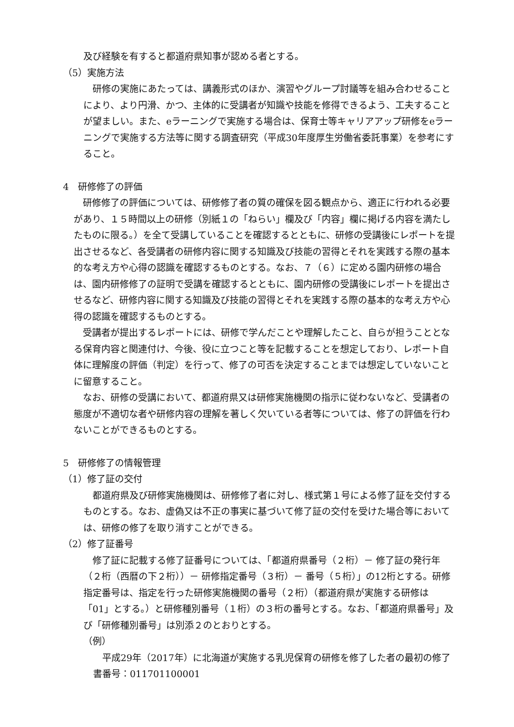及び経験を有すると都道府県知事が認める者とする。
（5）実施方法
　研修の実施にあたっては、講義形式のほか、演習やグループ討議等を組み合わせることにより、より円滑、かつ、主体的に受講者が知識や技能を修得できるよう、工夫することが望ましい。また、eラーニングで実施する場合は、保育士等キャリアアップ研修をeラーニングで実施する方法等に関する調査研究（平成30年度厚生労働省委託事業）を参考にすること。
4　研修修了の評価
　研修修了の評価については、研修修了者の質の確保を図る観点から、適正に行われる必要があり、１５時間以上の研修（別紙１の「ねらい」欄及び「内容」欄に掲げる内容を満たしたものに限る。）を全て受講していることを確認するとともに、研修の受講後にレポートを提出させるなど、各受講者の研修内容に関する知識及び技能の習得とそれを実践する際の基本的な考え方や心得の認識を確認するものとする。なお、７（６）に定める園内研修の場合は、園内研修修了の証明で受講を確認するとともに、園内研修の受講後にレポートを提出させるなど、研修内容に関する知識及び技能の習得とそれを実践する際の基本的な考え方や心得の認識を確認するものとする。
　受講者が提出するレポートには、研修で学んだことや理解したこと、自らが担うこととなる保育内容と関連付け、今後、役に立つこと等を記載することを想定しており、レポート自体に理解度の評価（判定）を行って、修了の可否を決定することまでは想定していないことに留意すること。
　なお、研修の受講において、都道府県又は研修実施機関の指示に従わないなど、受講者の態度が不適切な者や研修内容の理解を著しく欠いている者等については、修了の評価を行わないことができるものとする。
5　研修修了の情報管理
（1）修了証の交付
　都道府県及び研修実施機関は、研修修了者に対し、様式第１号による修了証を交付するものとする。なお、虚偽又は不正の事実に基づいて修了証の交付を受けた場合等においては、研修の修了を取り消すことができる。
（2）修了証番号
　修了証に記載する修了証番号については、「都道府県番号（２桁）－ 修了証の発行年（２桁（西暦の下２桁））－ 研修指定番号（３桁）－ 番号（５桁）」の12桁とする。研修指定番号は、指定を行った研修実施機関の番号（２桁）（都道府県が実施する研修は「01」とする。）と研修種別番号（１桁）の３桁の番号とする。なお、「都道府県番号」及び「研修種別番号」は別添２のとおりとする。
（例）
　平成29年（2017年）に北海道が実施する乳児保育の研修を修了した者の最初の修了書番号：011701100001